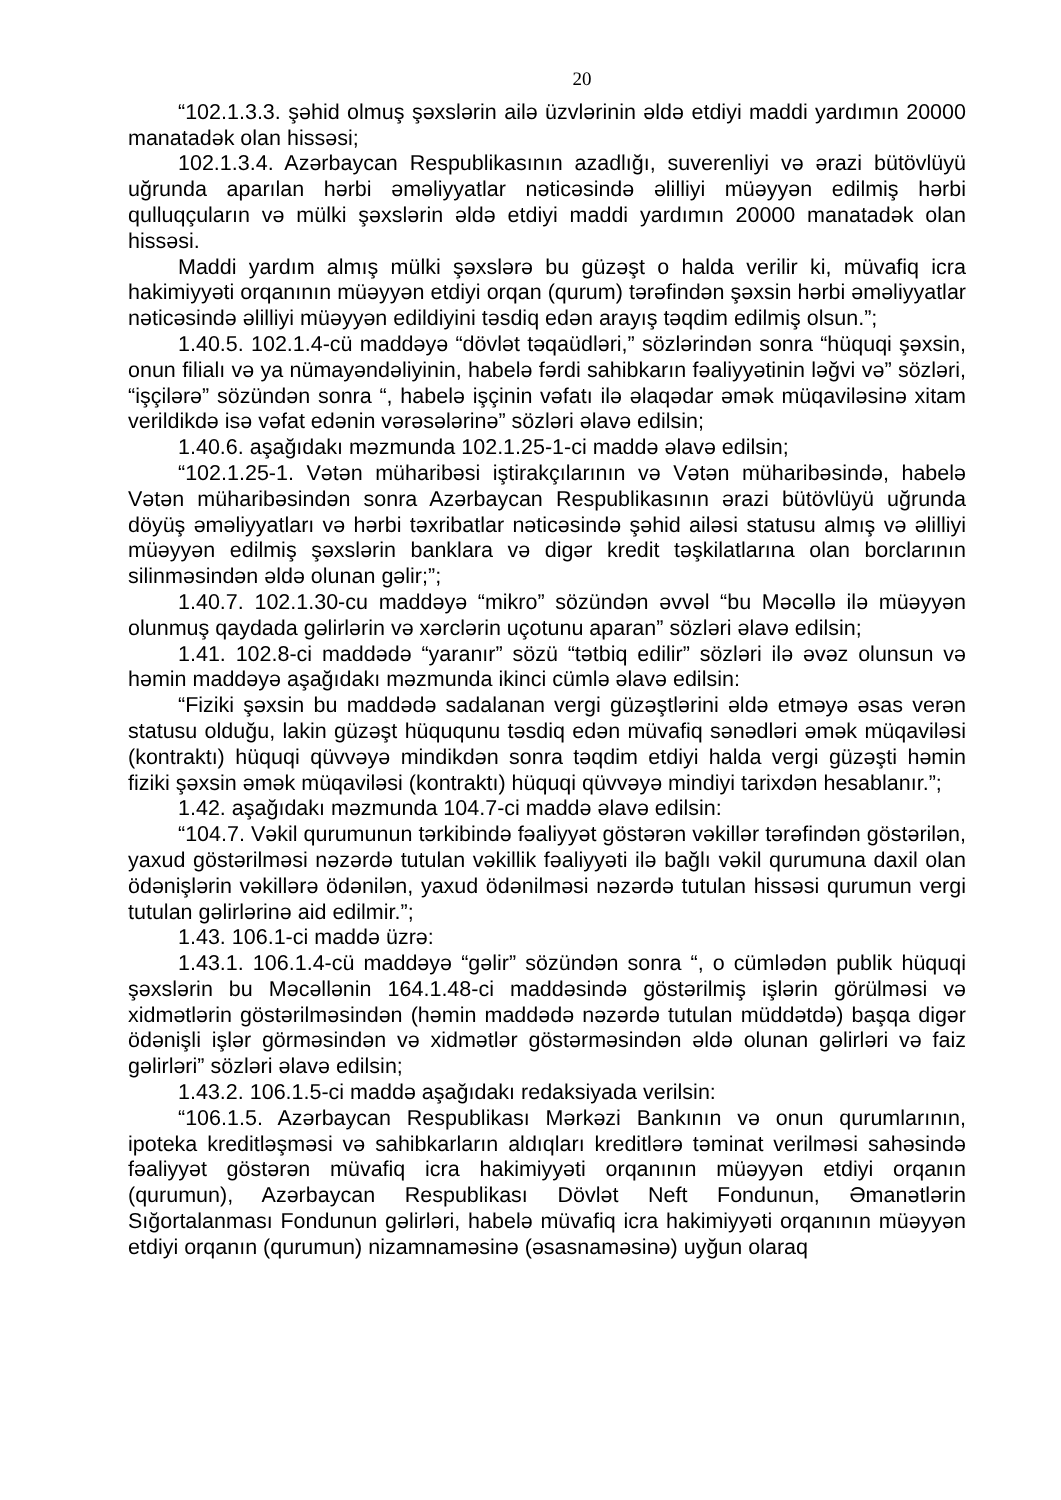20
“102.1.3.3. şəhid olmuş şəxslərin ailə üzvlərinin əldə etdiyi maddi yardımın 20000 manatadək olan hissəsi;
102.1.3.4. Azərbaycan Respublikasının azadlığı, suverenliyi və ərazi bütövlüyü uğrunda aparılan hərbi əməliyyatlar nəticəsində əlilliyi müəyyən edilmiş hərbi qulluqçuların və mülki şəxslərin əldə etdiyi maddi yardımın 20000 manatadək olan hissəsi.
Maddi yardım almış mülki şəxslərə bu güzəşt o halda verilir ki, müvafiq icra hakimiyyəti orqanının müəyyən etdiyi orqan (qurum) tərəfindən şəxsin hərbi əməliyyatlar nəticəsində əlilliyi müəyyən edildiyini təsdiq edən arayış təqdim edilmiş olsun.”;
1.40.5. 102.1.4-cü maddəyə “dövlət təqaüdləri,” sözlərindən sonra “hüquqi şəxsin, onun filialı və ya nümayəndəliyinin, habelə fərdi sahibkarın fəaliyyətinin ləğvi və” sözləri, “işçilərə” sözündən sonra “, habelə işçinin vəfatı ilə əlaqədar əmək müqaviləsinə xitam verildikdə isə vəfat edənin vərəsələrinə” sözləri əlavə edilsin;
1.40.6. aşağıdakı məzmunda 102.1.25-1-ci maddə əlavə edilsin;
“102.1.25-1. Vətən müharibəsi iştirakçılarının və Vətən müharibəsində, habelə Vətən müharibəsindən sonra Azərbaycan Respublikasının ərazi bütövlüyü uğrunda döyüş əməliyyatları və hərbi təxribatlar nəticəsində şəhid ailəsi statusu almış və əlilliyi müəyyən edilmiş şəxslərin banklara və digər kredit təşkilatlarına olan borclarının silinməsindən əldə olunan gəlir;”;
1.40.7. 102.1.30-cu maddəyə “mikro” sözündən əvvəl “bu Məcəllə ilə müəyyən olunmuş qaydada gəlirlərin və xərclərin uçotunu aparan” sözləri əlavə edilsin;
1.41. 102.8-ci maddədə “yaranır” sözü “tətbiq edilir” sözləri ilə əvəz olunsun və həmin maddəyə aşağıdakı məzmunda ikinci cümlə əlavə edilsin:
“Fiziki şəxsin bu maddədə sadalanan vergi güzəştlərini əldə etməyə əsas verən statusu olduğu, lakin güzəşt hüququnu təsdiq edən müvafiq sənədləri əmək müqaviləsi (kontraktı) hüquqi qüvvəyə mindikdən sonra təqdim etdiyi halda vergi güzəşti həmin fiziki şəxsin əmək müqaviləsi (kontraktı) hüquqi qüvvəyə mindiyi tarixdən hesablanır.”;
1.42. aşağıdakı məzmunda 104.7-ci maddə əlavə edilsin:
“104.7. Vəkil qurumunun tərkibində fəaliyyət göstərən vəkillər tərəfindən göstərilən, yaxud göstərilməsi nəzərdə tutulan vəkillik fəaliyyəti ilə bağlı vəkil qurumuna daxil olan ödənişlərin vəkillərə ödənilən, yaxud ödənilməsi nəzərdə tutulan hissəsi qurumun vergi tutulan gəlirlərinə aid edilmir.”;
1.43. 106.1-ci maddə üzrə:
1.43.1. 106.1.4-cü maddəyə “gəlir” sözündən sonra “, o cümlədən publik hüquqi şəxslərin bu Məcəllənin 164.1.48-ci maddəsində göstərilmiş işlərin görülməsi və xidmətlərin göstərilməsindən (həmin maddədə nəzərdə tutulan müddətdə) başqa digər ödənişli işlər görməsindən və xidmətlər göstərməsindən əldə olunan gəlirləri və faiz gəlirləri” sözləri əlavə edilsin;
1.43.2. 106.1.5-ci maddə aşağıdakı redaksiyada verilsin:
“106.1.5. Azərbaycan Respublikası Mərkəzi Bankının və onun qurumlarının, ipoteka kreditləşməsi və sahibkarların aldıqları kreditlərə təminat verilməsi sahəsində fəaliyyət göstərən müvafiq icra hakimiyyəti orqanının müəyyən etdiyi orqanın (qurumun), Azərbaycan Respublikası Dövlət Neft Fondunun, Əmanətlərin Sığortalanması Fondunun gəlirləri, habelə müvafiq icra hakimiyyəti orqanının müəyyən etdiyi orqanın (qurumun) nizamnaməsinə (əsasnaməsinə) uyğun olaraq